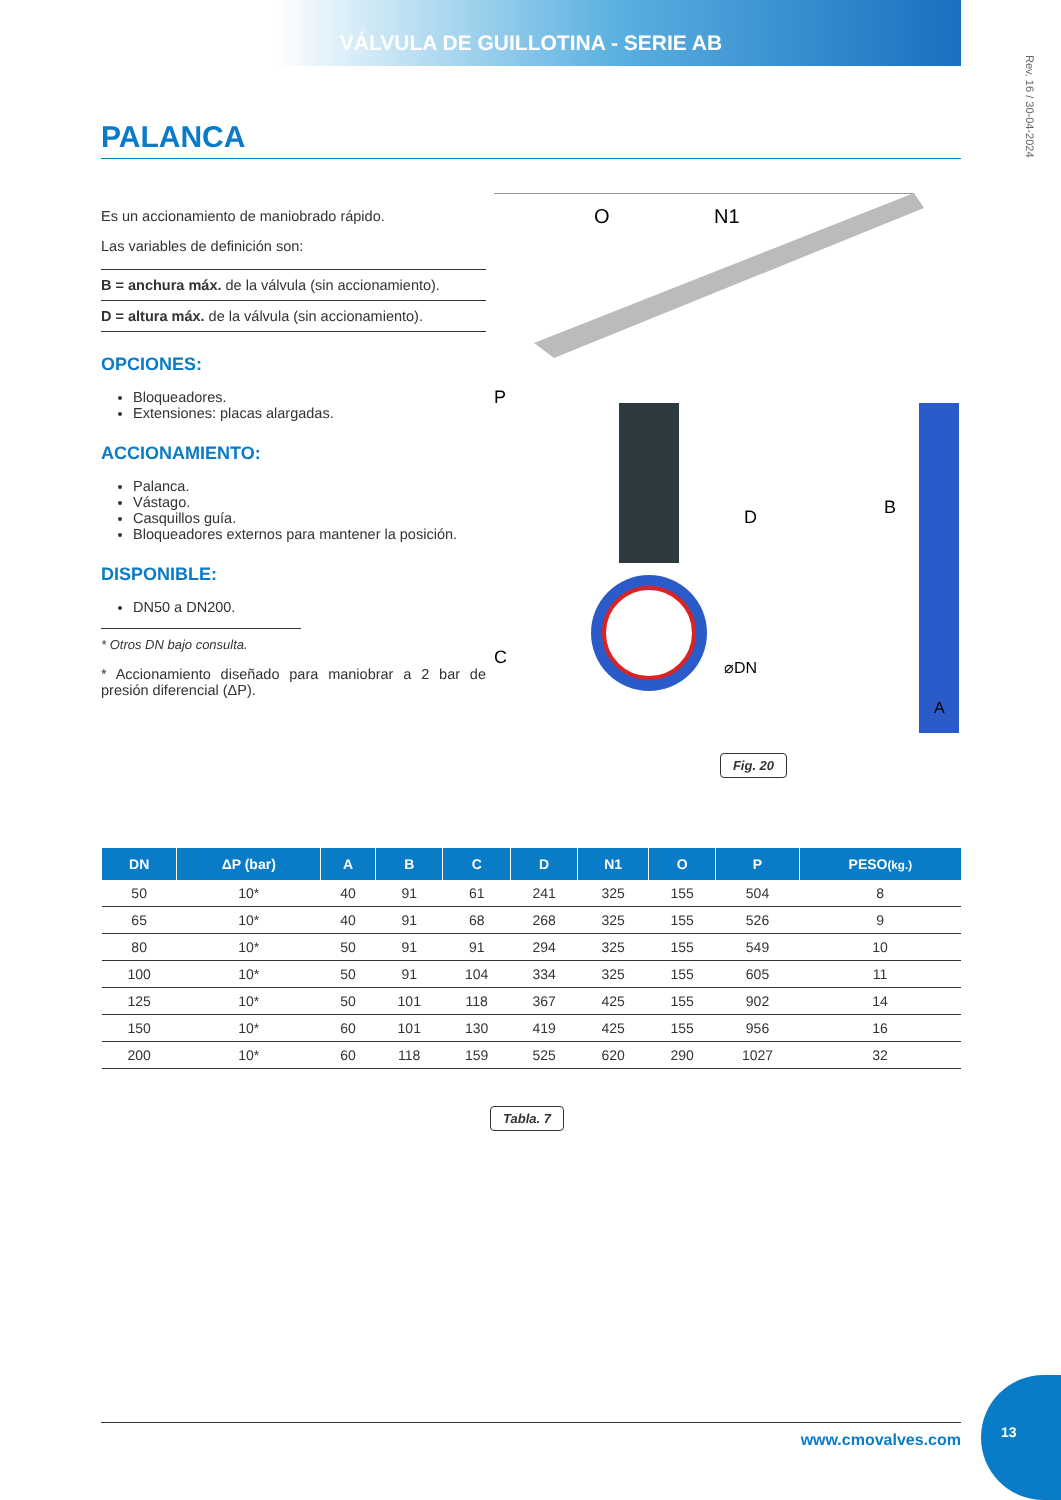VÁLVULA DE GUILLOTINA - SERIE AB
Rev. 16 / 30-04-2024
PALANCA
Es un accionamiento de maniobrado rápido.
Las variables de definición son:
B = anchura máx. de la válvula (sin accionamiento).
D = altura máx. de la válvula (sin accionamiento).
OPCIONES:
Bloqueadores.
Extensiones: placas alargadas.
ACCIONAMIENTO:
Palanca.
Vástago.
Casquillos guía.
Bloqueadores externos para mantener la posición.
DISPONIBLE:
DN50 a DN200.
* Otros DN bajo consulta.
* Accionamiento diseñado para maniobrar a 2 bar de presión diferencial (ΔP).
O
N1
P
D
C
B
A
⌀DN
Fig. 20
| DN | ΔP (bar) | A | B | C | D | N1 | O | P | PESO (kg.) |
| --- | --- | --- | --- | --- | --- | --- | --- | --- | --- |
| 50 | 10* | 40 | 91 | 61 | 241 | 325 | 155 | 504 | 8 |
| 65 | 10* | 40 | 91 | 68 | 268 | 325 | 155 | 526 | 9 |
| 80 | 10* | 50 | 91 | 91 | 294 | 325 | 155 | 549 | 10 |
| 100 | 10* | 50 | 91 | 104 | 334 | 325 | 155 | 605 | 11 |
| 125 | 10* | 50 | 101 | 118 | 367 | 425 | 155 | 902 | 14 |
| 150 | 10* | 60 | 101 | 130 | 419 | 425 | 155 | 956 | 16 |
| 200 | 10* | 60 | 118 | 159 | 525 | 620 | 290 | 1027 | 32 |
Tabla. 7
www.cmovalves.com
13